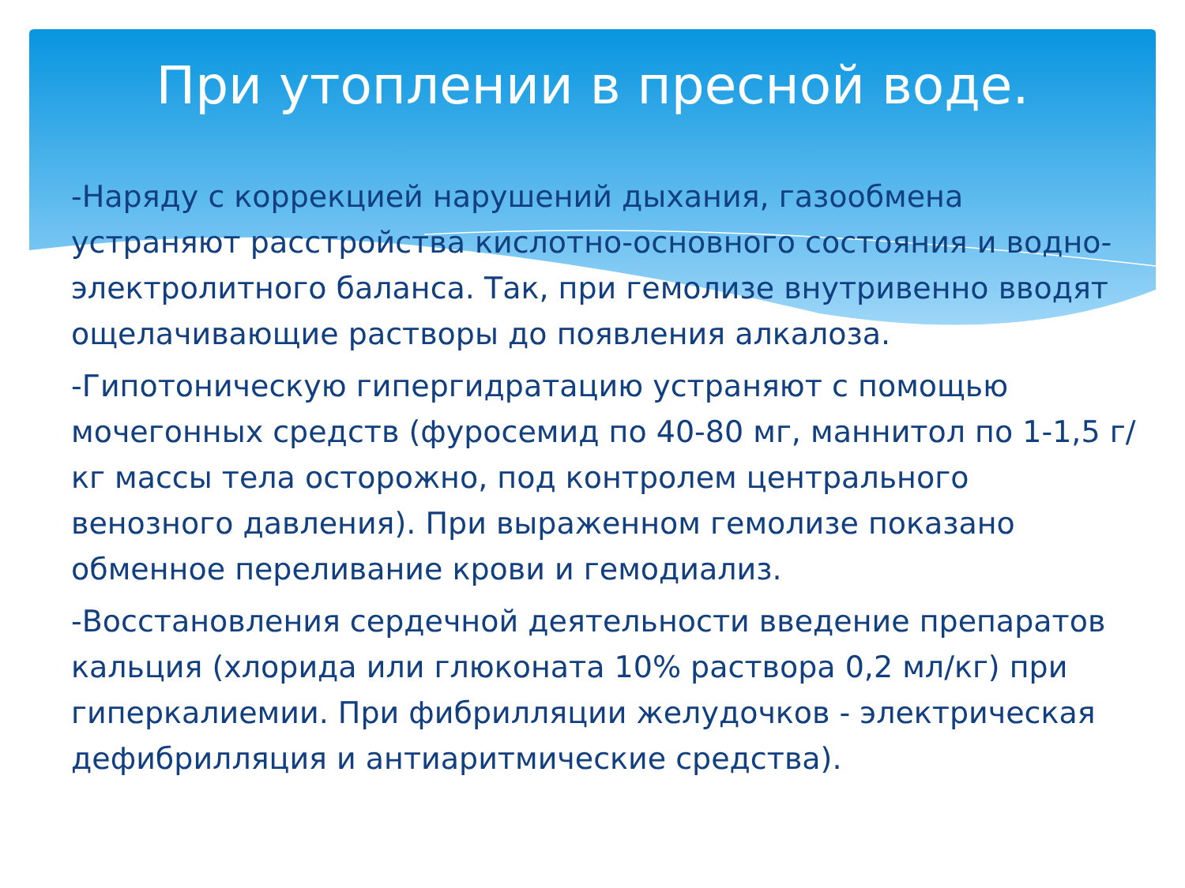При утоплении в пресной воде.
-Наряду с коррекцией нарушений дыхания, газообмена устраняют расстройства кислотно-основного состояния и водно-электролитного баланса. Так, при гемолизе внутривенно вводят ощелачивающие растворы до появления алкалоза.
-Гипотоническую гипергидратацию устраняют с помощью мочегонных средств (фуросемид по 40-80 мг, маннитол по 1-1,5 г/кг массы тела осторожно, под контролем центрального венозного давления). При выраженном гемолизе показано обменное переливание крови и гемодиализ.
-Восстановления сердечной деятельности введение препаратов кальция (хлорида или глюконата 10% раствора 0,2 мл/кг) при гиперкалиемии. При фибрилляции желудочков - электрическая дефибрилляция и антиаритмические средства).